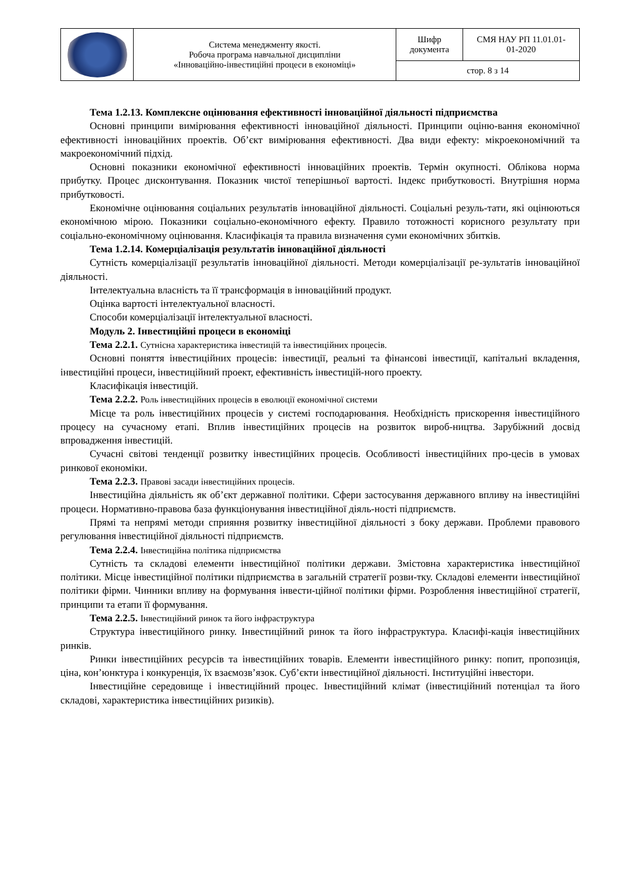| | Система менеджменту якості. Робоча програма навчальної дисципліни «Інноваційно-інвестиційні процеси в економіці» | Шифр документа | СМЯ НАУ РП 11.01.01- 01-2020 |
| | | стор. 8 з 14 | |
Тема 1.2.13. Комплексне оцінювання ефективності інноваційної діяльності підприємства
Основні принципи вимірювання ефективності інноваційної діяльності. Принципи оціню-вання економічної ефективності інноваційних проектів. Об’єкт вимірювання ефективності. Два види ефекту: мікроекономічний та макроекономічний підхід.
Основні показники економічної ефективності інноваційних проектів. Термін окупності. Облікова норма прибутку. Процес дисконтування. Показник чистої теперішньої вартості. Індекс прибутковості. Внутрішня норма прибутковості.
Економічне оцінювання соціальних результатів інноваційної діяльності. Соціальні резуль-тати, які оцінюються економічною мірою. Показники соціально-економічного ефекту. Правило тотожності корисного результату при соціально-економічному оцінювання. Класифікація та правила визначення суми економічних збитків.
Тема 1.2.14. Комерціалізація результатів інноваційної діяльності
Сутність комерціалізації результатів інноваційної діяльності. Методи комерціалізації ре-зультатів інноваційної діяльності.
Інтелектуальна власність та її трансформація в інноваційний продукт.
Оцінка вартості інтелектуальної власності.
Способи комерціалізації інтелектуальної власності.
Модуль 2. Інвестиційні процеси в економіці
Тема 2.2.1. Сутнісна характеристика інвестицій та інвестиційних процесів.
Основні поняття інвестиційних процесів: інвестиції, реальні та фінансові інвестиції, капітальні вкладення, інвестиційні процеси, інвестиційний проект, ефективність інвестицій-ного проекту.
Класифікація інвестицій.
Тема 2.2.2. Роль інвестиційних процесів в еволюції економічної системи
Місце та роль інвестиційних процесів у системі господарювання. Необхідність прискорення інвестиційного процесу на сучасному етапі. Вплив інвестиційних процесів на розвиток вироб-ництва. Зарубіжний досвід впровадження інвестицій.
Сучасні світові тенденції розвитку інвестиційних процесів. Особливості інвестиційних про-цесів в умовах ринкової економіки.
Тема 2.2.3. Правові засади інвестиційних процесів.
Інвестиційна діяльність як об’єкт державної політики. Сфери застосування державного впливу на інвестиційні процеси. Нормативно-правова база функціонування інвестиційної діяль-ності підприємств.
Прямі та непрямі методи сприяння розвитку інвестиційної діяльності з боку держави. Проблеми правового регулювання інвестиційної діяльності підприємств.
Тема 2.2.4. Інвестиційна політика підприємства
Сутність та складові елементи інвестиційної політики держави. Змістовна характеристика інвестиційної політики. Місце інвестиційної політики підприємства в загальній стратегії розви-тку. Складові елементи інвестиційної політики фірми. Чинники впливу на формування інвести-ційної політики фірми. Розроблення інвестиційної стратегії, принципи та етапи її формування.
Тема 2.2.5. Інвестиційний ринок та його інфраструктура
Структура інвестиційного ринку. Інвестиційний ринок та його інфраструктура. Класифі-кація інвестиційних ринків.
Ринки інвестиційних ресурсів та інвестиційних товарів. Елементи інвестиційного ринку: попит, пропозиція, ціна, кон’юнктура і конкуренція, їх взаємозв’язок. Суб’єкти інвестиційної діяльності. Інституційні інвестори.
Інвестиційне середовище і інвестиційний процес. Інвестиційний клімат (інвестиційний потенціал та його складові, характеристика інвестиційних ризиків).